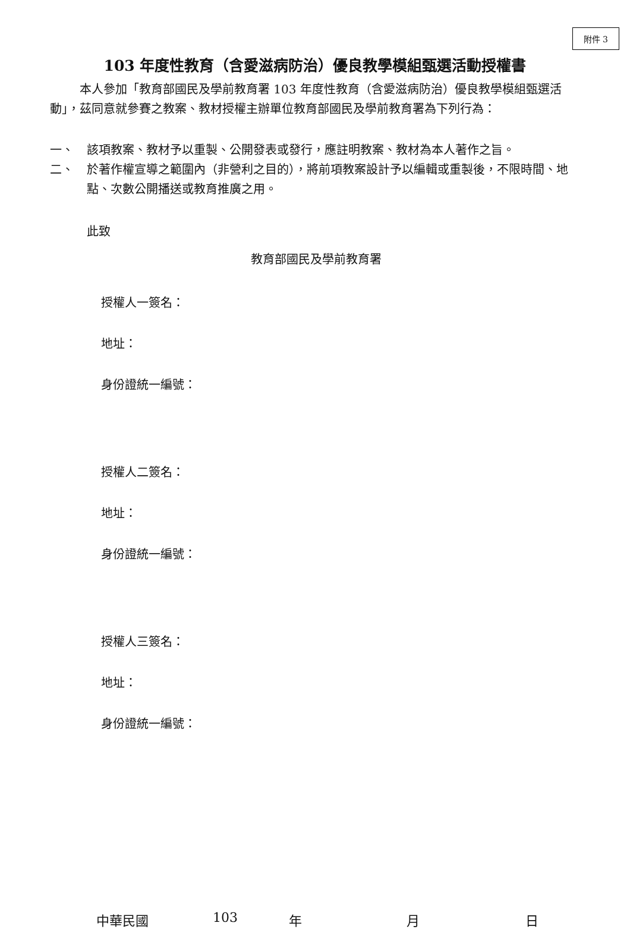附件 3
103 年度性教育（含愛滋病防治）優良教學模組甄選活動授權書
本人參加「教育部國民及學前教育署 103 年度性教育（含愛滋病防治）優良教學模組甄選活動」，茲同意就參賽之教案、教材授權主辦單位教育部國民及學前教育署為下列行為：
一、 該項教案、教材予以重製、公開發表或發行，應註明教案、教材為本人著作之旨。
二、 於著作權宣導之範圍內（非營利之目的），將前項教案設計予以編輯或重製後，不限時間、地點、次數公開播送或教育推廣之用。
此致
教育部國民及學前教育署
授權人一簽名：
地址：
身份證統一編號：
授權人二簽名：
地址：
身份證統一編號：
授權人三簽名：
地址：
身份證統一編號：
中華民國 103 年 月 日